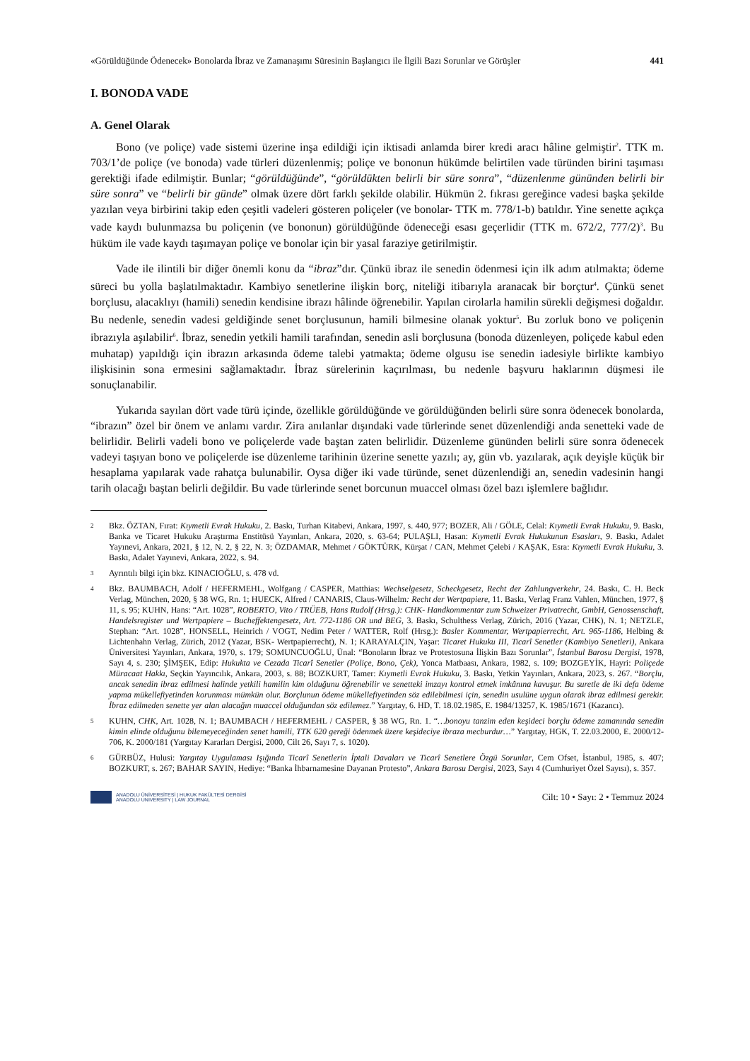«Görüldüğünde Ödenecek» Bonolarda İbraz ve Zamanaşımı Süresinin Başlangıcı ile İlgili Bazı Sorunlar ve Görüşler 441
I. BONODA VADE
A. Genel Olarak
Bono (ve poliçe) vade sistemi üzerine inşa edildiği için iktisadi anlamda birer kredi aracı hâline gelmiştir<sup>2</sup>. TTK m. 703/1’de poliçe (ve bonoda) vade türleri düzenlenmiş; poliçe ve bononun hükümde belirtilen vade türünden birini taşıması gerektiği ifade edilmiştir. Bunlar; “görüldüğünde”, “görüldükten belirli bir süre sonra”, “düzenlenme gününden belirli bir süre sonra” ve “belirli bir günde” olmak üzere dört farklı şekilde olabilir. Hükmün 2. fıkrası gereğince vadesi başka şekilde yazılan veya birbirini takip eden çeşitli vadeleri gösteren poliçeler (ve bonolar- TTK m. 778/1-b) batıldır. Yine senette açıkça vade kaydı bulunmazsa bu poliçenin (ve bononun) görüldüğünde ödeneceği esası geçerlidir (TTK m. 672/2, 777/2)<sup>3</sup>. Bu hüküm ile vade kaydı taşımayan poliçe ve bonolar için bir yasal faraziye getirilmiştir.
Vade ile ilintili bir diğer önemli konu da “ibraz”dır. Çünkü ibraz ile senedin ödenmesi için ilk adım atılmakta; ödeme süreci bu yolla başlatılmaktadır. Kambiyo senetlerine ilişkin borç, niteliği itibarıyla aranacak bir borçtur<sup>4</sup>. Çünkü senet borçlusu, alacaklıyı (hamili) senedin kendisine ibrazı hâlinde öğrenebilir. Yapılan cirolarla hamilin sürekli değişmesi doğaldır. Bu nedenle, senedin vadesi geldiğinde senet borçlusunun, hamili bilmesine olanak yoktur<sup>5</sup>. Bu zorluk bono ve poliçenin ibrazıyla aşılabilir<sup>6</sup>. İbraz, senedin yetkili hamili tarafından, senedin asli borçlusuna (bonoda düzenleyen, poliçede kabul eden muhatap) yapıldığı için ibrazın arkasında ödeme talebi yatmakta; ödeme olgusu ise senedin iadesiyle birlikte kambiyo ilişkisinin sona ermesini sağlamaktadır. İbraz sürelerinin kaçırılması, bu nedenle başvuru haklarının düşmesi ile sonuçlanabilir.
Yukarıda sayılan dört vade türü içinde, özellikle görüldüğünde ve görüldüğünden belirli süre sonra ödenecek bonolarda, “ibrazın” özel bir önem ve anlamı vardır. Zira anılanlar dışındaki vade türlerinde senet düzenlendiği anda senetteki vade de belirlidir. Belirli vadeli bono ve poliçelerde vade baştan zaten belirlidir. Düzenleme gününden belirli süre sonra ödenecek vadeyi taşıyan bono ve poliçelerde ise düzenleme tarihinin üzerine senette yazılı; ay, gün vb. yazılarak, açık deyişle küçük bir hesaplama yapılarak vade rahatça bulunabilir. Oysa diğer iki vade türünde, senet düzenlendiği an, senedin vadesinin hangi tarih olacağı baştan belirli değildir. Bu vade türlerinde senet borcunun muaccel olması özel bazı işlemlere bağlıdır.
2 Bkz. ÖZTAN, Fırat: Kıymetli Evrak Hukuku, 2. Baskı, Turhan Kitabevi, Ankara, 1997, s. 440, 977; BOZER, Ali / GÖLE, Celal: Kıymetli Evrak Hukuku, 9. Baskı, Banka ve Ticaret Hukuku Araştırma Enstitüsü Yayınları, Ankara, 2020, s. 63-64; PULAŞLI, Hasan: Kıymetli Evrak Hukukunun Esasları, 9. Baskı, Adalet Yayınevi, Ankara, 2021, § 12, N. 2, § 22, N. 3; ÖZDAMAR, Mehmet / GÖKTÜRK, Kürşat / CAN, Mehmet Çelebi / KAŞAK, Esra: Kıymetli Evrak Hukuku, 3. Baskı, Adalet Yayınevi, Ankara, 2022, s. 94.
3 Ayrıntılı bilgi için bkz. KINACIOĞLU, s. 478 vd.
4 Bkz. BAUMBACH, Adolf / HEFERMEHL, Wolfgang / CASPER, Matthias: Wechselgesetz, Scheckgesetz, Recht der Zahlungverkehr, 24. Baskı, C. H. Beck Verlag, München, 2020, § 38 WG, Rn. 1; HUECK, Alfred / CANARIS, Claus-Wilhelm: Recht der Wertpapiere, 11. Baskı, Verlag Franz Vahlen, München, 1977, § 11, s. 95; KUHN, Hans: “Art. 1028”, ROBERTO, Vito / TRÜEB, Hans Rudolf (Hrsg.): CHK- Handkommentar zum Schweizer Privatrecht, GmbH, Genossenschaft, Handelsregister und Wertpapiere – Bucheffektengesetz, Art. 772-1186 OR und BEG, 3. Baskı, Schulthess Verlag, Zürich, 2016 (Yazar, CHK), N. 1; NETZLE, Stephan: “Art. 1028”, HONSELL, Heinrich / VOGT, Nedim Peter / WATTER, Rolf (Hrsg.): Basler Kommentar, Wertpapierrecht, Art. 965-1186, Helbing & Lichtenhahn Verlag, Zürich, 2012 (Yazar, BSK- Wertpapierrecht), N. 1; KARAYALÇIN, Yaşar: Ticaret Hukuku III, Ticarî Senetler (Kambiyo Senetleri), Ankara Üniversitesi Yayınları, Ankara, 1970, s. 179; SOMUNCUOĞLU, Ünal: “Bonoların İbraz ve Protestosuna İlişkin Bazı Sorunlar”, İstanbul Barosu Dergisi, 1978, Sayı 4, s. 230; ŞİMŞEK, Edip: Hukukta ve Cezada Ticarî Senetler (Poliçe, Bono, Çek), Yonca Matbaası, Ankara, 1982, s. 109; BOZGEYİK, Hayri: Poliçede Müracaat Hakkı, Seçkin Yayıncılık, Ankara, 2003, s. 88; BOZKURT, Tamer: Kıymetli Evrak Hukuku, 3. Baskı, Yetkin Yayınları, Ankara, 2023, s. 267. “Borçlu, ancak senedin ibraz edilmesi halinde yetkili hamilin kim olduğunu öğrenebilir ve senetteki imzayı kontrol etmek imkânına kavuşur. Bu suretle de iki defa ödeme yapma mükellefiyetinden korunması mümkün olur. Borçlunun ödeme mükellefiyetinden söz edilebilmesi için, senedin usulüne uygun olarak ibraz edilmesi gerekir. İbraz edilmeden senette yer alan alacağın muaccel olduğundan söz edilemez.” Yargıtay, 6. HD, T. 18.02.1985, E. 1984/13257, K. 1985/1671 (Kazancı).
5 KUHN, CHK, Art. 1028, N. 1; BAUMBACH / HEFERMEHL / CASPER, § 38 WG, Rn. 1. “…bonoyu tanzim eden keşideci borçlu ödeme zamanında senedin kimin elinde olduğunu bilemeyeceğinden senet hamili, TTK 620 gereği ödenmek üzere keşideciye ibraza mecburdur…” Yargıtay, HGK, T. 22.03.2000, E. 2000/12-706, K. 2000/181 (Yargıtay Kararları Dergisi, 2000, Cilt 26, Sayı 7, s. 1020).
6 GÜRBÜZ, Hulusi: Yargıtay Uygulaması Işığında Ticarî Senetlerin İptali Davaları ve Ticarî Senetlere Özgü Sorunlar, Cem Ofset, İstanbul, 1985, s. 407; BOZKURT, s. 267; BAHAR SAYIN, Hediye: “Banka İhbarnamesine Dayanan Protesto”, Ankara Barosu Dergisi, 2023, Sayı 4 (Cumhuriyet Özel Sayısı), s. 357.
ANADOLU ÜNİVERSİTESİ | HUKUK FAKÜLTESİ DERGİSİ
ANADOLU UNIVERSITY | LAW JOURNAL
Cilt: 10 • Sayı: 2 • Temmuz 2024